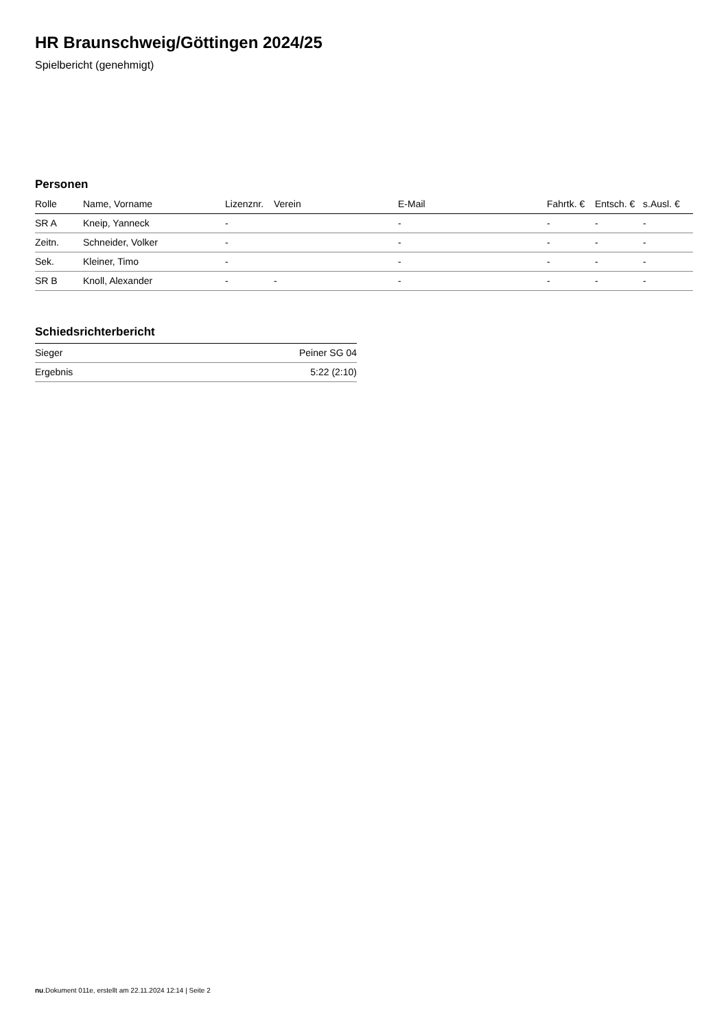HR Braunschweig/Göttingen 2024/25
Spielbericht (genehmigt)
Personen
| Rolle | Name, Vorname | Lizenznr. | Verein | E-Mail | Fahrtk. € | Entsch. € | s.Ausl. € |
| --- | --- | --- | --- | --- | --- | --- | --- |
| SR A | Kneip, Yanneck | - | | - | - | - | - |
| Zeitn. | Schneider, Volker | - | | - | - | - | - |
| Sek. | Kleiner, Timo | - | | - | - | - | - |
| SR B | Knoll, Alexander | - | - | - | - | - | - |
Schiedsrichterbericht
| Sieger | Peiner SG 04 |
| Ergebnis | 5:22 (2:10) |
nu.Dokument 011e, erstellt am 22.11.2024 12:14 | Seite 2